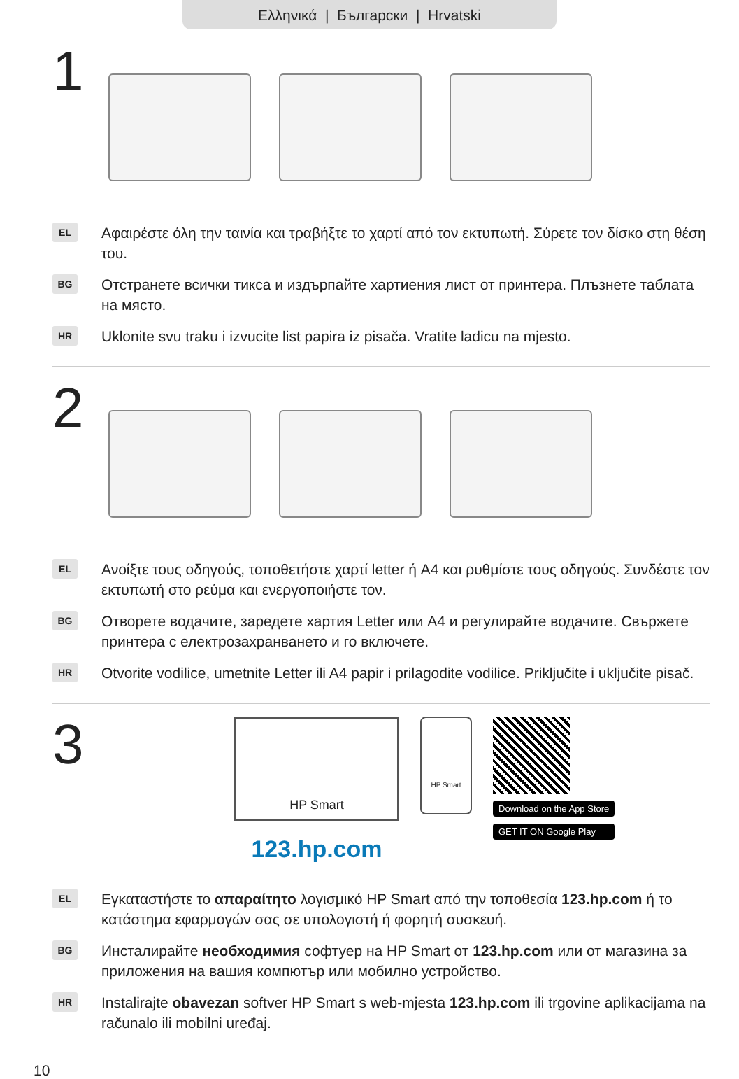Ελληνικά | Български | Hrvatski
1
EL
Αφαιρέστε όλη την ταινία και τραβήξτε το χαρτί από τον εκτυπωτή. Σύρετε τον δίσκο στη θέση του.
BG
Отстранете всички тикса и издърпайте хартиения лист от принтера. Плъзнете таблата на място.
HR
Uklonite svu traku i izvucite list papira iz pisača. Vratite ladicu na mjesto.
2
EL
Ανοίξτε τους οδηγούς, τοποθετήστε χαρτί letter ή A4 και ρυθμίστε τους οδηγούς. Συνδέστε τον εκτυπωτή στο ρεύμα και ενεργοποιήστε τον.
BG
Отворете водачите, заредете хартия Letter или A4 и регулирайте водачите. Свържете принтера с електрозахранването и го включете.
HR
Otvorite vodilice, umetnite Letter ili A4 papir i prilagodite vodilice. Priključite i uključite pisač.
3
HP Smart
123.hp.com
HP Smart
Download on the App Store
GET IT ON Google Play
EL
Εγκαταστήστε το απαραίτητο λογισμικό HP Smart από την τοποθεσία 123.hp.com ή το κατάστημα εφαρμογών σας σε υπολογιστή ή φορητή συσκευή.
BG
Инсталирайте необходимия софтуер на HP Smart от 123.hp.com или от магазина за приложения на вашия компютър или мобилно устройство.
HR
Instalirajte obavezan softver HP Smart s web-mjesta 123.hp.com ili trgovine aplikacijama na računalo ili mobilni uređaj.
10